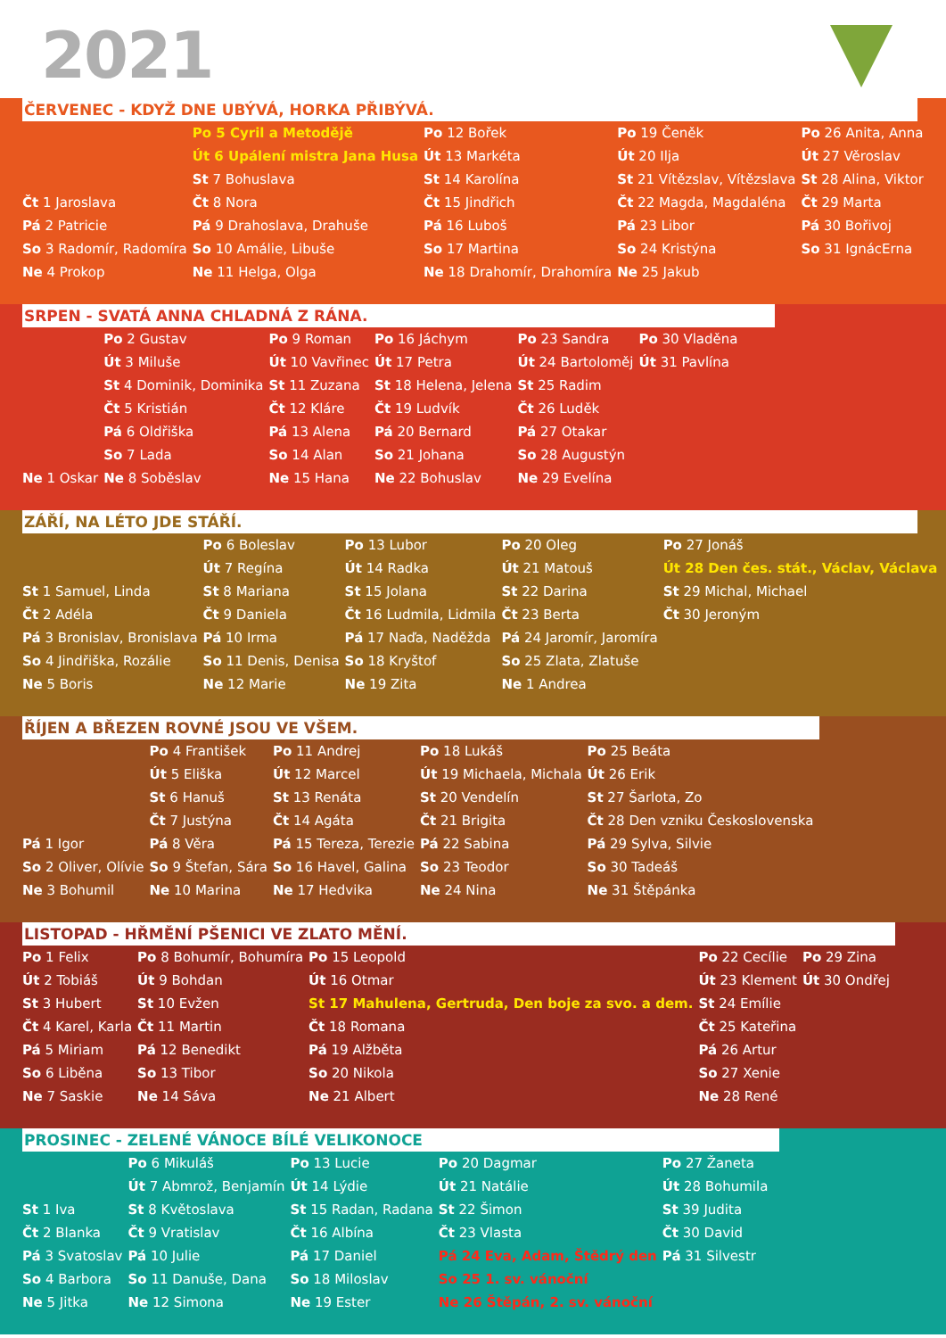2021
ČERVENEC - KDYŽ DNE UBÝVÁ, HORKA PŘIBÝVÁ.
| | Po 5 Cyril a Metodějě | Po 12 Bořek | Po 19 Čeněk | Po 26 Anita, Anna |
| | Út 6 Upálení mistra Jana Husa | Út 13 Markéta | Út 20 Ilja | Út 27 Věroslav |
| | St 7 Bohuslava | St 14 Karolína | St 21 Vítězslav, Vítězslava | St 28 Alina, Viktor |
| Čt 1 Jaroslava | Čt 8 Nora | Čt 15 Jindřich | Čt 22 Magda, Magdaléna | Čt 29 Marta |
| Pá 2 Patricie | Pá 9 Drahoslava, Drahuše | Pá 16 Luboš | Pá 23 Libor | Pá 30 Bořivoj |
| So 3 Radomír, Radomíra | So 10 Amálie, Libuše | So 17 Martina | So 24 Kristýna | So 31 IgnácErna |
| Ne 4 Prokop | Ne 11 Helga, Olga | Ne 18 Drahomír, Drahomíra | Ne 25 Jakub | |
SRPEN - SVATÁ ANNA CHLADNÁ Z RÁNA.
| | Po 2 Gustav | Po 9 Roman | Po 16 Jáchym | Po 23 Sandra | Po 30 Vladěna |
| | Út 3 Miluše | Út 10 Vavřinec | Út 17 Petra | Út 24 Bartoloměj | Út 31 Pavlína |
| | St 4 Dominik, Dominika | St 11 Zuzana | St 18 Helena, Jelena | St 25 Radim | |
| | Čt 5 Kristián | Čt 12 Kláre | Čt 19 Ludvík | Čt 26 Luděk | |
| | Pá 6 Oldřiška | Pá 13 Alena | Pá 20 Bernard | Pá 27 Otakar | |
| | So 7 Lada | So 14 Alan | So 21 Johana | So 28 Augustýn | |
| Ne 1 Oskar | Ne 8 Soběslav | Ne 15 Hana | Ne 22 Bohuslav | Ne 29 Evelína | |
ZÁŘÍ, NA LÉTO JDE STÁŘÍ.
| | Po 6 Boleslav | Po 13 Lubor | Po 20 Oleg | Po 27 Jonáš |
| | Út 7 Regína | Út 14 Radka | Út 21 Matouš | Út 28 Den čes. stát., Václav, Václava |
| St 1 Samuel, Linda | St 8 Mariana | St 15 Jolana | St 22 Darina | St 29 Michal, Michael |
| Čt 2 Adéla | Čt 9 Daniela | Čt 16 Ludmila, Lidmila | Čt 23 Berta | Čt 30 Jeroným |
| Pá 3 Bronislav, Bronislava | Pá 10 Irma | Pá 17 Naďa, Naděžda | Pá 24 Jaromír, Jaromíra | |
| So 4 Jindřiška, Rozálie | So 11 Denis, Denisa | So 18 Kryštof | So 25 Zlata, Zlatuše | |
| Ne 5 Boris | Ne 12 Marie | Ne 19 Zita | Ne 1 Andrea | |
ŘÍJEN A BŘEZEN ROVNÉ JSOU VE VŠEM.
| | Po 4 František | Po 11 Andrej | Po 18 Lukáš | Po 25 Beáta |
| | Út 5 Eliška | Út 12 Marcel | Út 19 Michaela, Michala | Út 26 Erik |
| | St 6 Hanuš | St 13 Renáta | St 20 Vendelín | St 27 Šarlota, Zo |
| | Čt 7 Justýna | Čt 14 Agáta | Čt 21 Brigita | Čt 28 Den vzniku Československa |
| Pá 1 Igor | Pá 8 Věra | Pá 15 Tereza, Terezie | Pá 22 Sabina | Pá 29 Sylva, Silvie |
| So 2 Oliver, Olívie | So 9 Štefan, Sára | So 16 Havel, Galina | So 23 Teodor | So 30 Tadeáš |
| Ne 3 Bohumil | Ne 10 Marina | Ne 17 Hedvika | Ne 24 Nina | Ne 31 Štěpánka |
LISTOPAD - HŘMĚNÍ PŠENICI VE ZLATO MĚNÍ.
| Po 1 Felix | Po 8 Bohumír, Bohumíra | Po 15 Leopold | Po 22 Cecílie | Po 29 Zina |
| Út 2 Tobiáš | Út 9 Bohdan | Út 16 Otmar | Út 23 Klement | Út 30 Ondřej |
| St 3 Hubert | St 10 Evžen | St 17 Mahulena, Gertruda, Den boje za svo. a dem. | St 24 Emílie | |
| Čt 4 Karel, Karla | Čt 11 Martin | Čt 18 Romana | Čt 25 Kateřina | |
| Pá 5 Miriam | Pá 12 Benedikt | Pá 19 Alžběta | Pá 26 Artur | |
| So 6 Liběna | So 13 Tibor | So 20 Nikola | So 27 Xenie | |
| Ne 7 Saskie | Ne 14 Sáva | Ne 21 Albert | Ne 28 René | |
PROSINEC - ZELENÉ VÁNOCE BÍLÉ VELIKONOCE
| | Po 6 Mikuláš | Po 13 Lucie | Po 20 Dagmar | Po 27 Žaneta |
| | Út 7 Abmrož, Benjamín | Út 14 Lýdie | Út 21 Natálie | Út 28 Bohumila |
| St 1 Iva | St 8 Květoslava | St 15 Radan, Radana | St 22 Šimon | St 39 Judita |
| Čt 2 Blanka | Čt 9 Vratislav | Čt 16 Albína | Čt 23 Vlasta | Čt 30 David |
| Pá 3 Svatoslav | Pá 10 Julie | Pá 17 Daniel | Pá 24 Eva, Adam, Štědrý den | Pá 31 Silvestr |
| So 4 Barbora | So 11 Danuše, Dana | So 18 Miloslav | So 25 1. sv. vánoční | |
| Ne 5 Jitka | Ne 12 Simona | Ne 19 Ester | Ne 26 Štěpán, 2. sv. vánoční | |